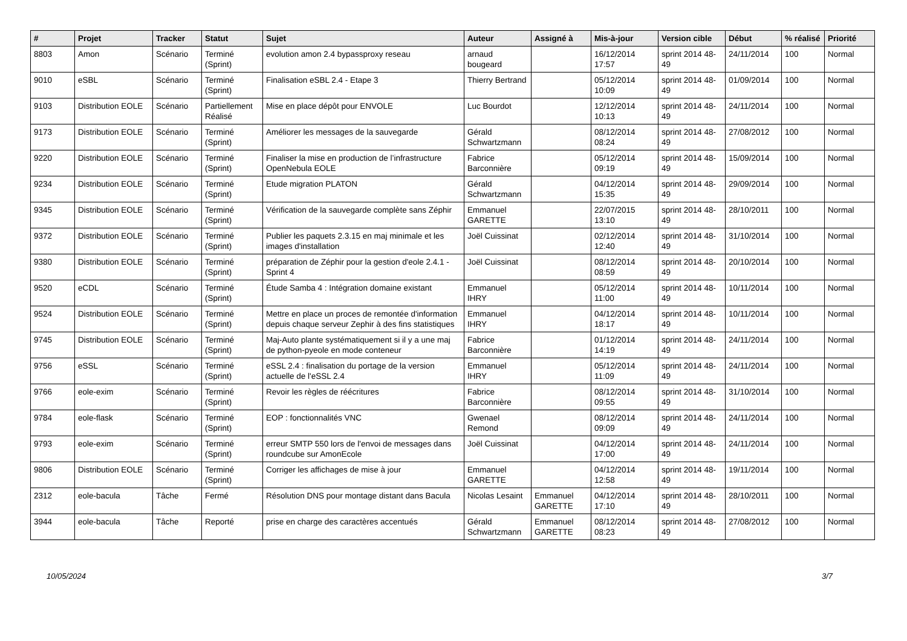| # | Projet | Tracker | Statut | Sujet | Auteur | Assigné à | Mis-à-jour | Version cible | Début | % réalisé | Priorité |
| --- | --- | --- | --- | --- | --- | --- | --- | --- | --- | --- | --- |
| 8803 | Amon | Scénario | Terminé (Sprint) | evolution amon 2.4 bypassproxy reseau | arnaud bougeard | | 16/12/2014 17:57 | sprint 2014 48-49 | 24/11/2014 | 100 | Normal |
| 9010 | eSBL | Scénario | Terminé (Sprint) | Finalisation eSBL 2.4 - Etape 3 | Thierry Bertrand | | 05/12/2014 10:09 | sprint 2014 48-49 | 01/09/2014 | 100 | Normal |
| 9103 | Distribution EOLE | Scénario | Partiellement Réalisé | Mise en place dépôt pour ENVOLE | Luc Bourdot | | 12/12/2014 10:13 | sprint 2014 48-49 | 24/11/2014 | 100 | Normal |
| 9173 | Distribution EOLE | Scénario | Terminé (Sprint) | Améliorer les messages de la sauvegarde | Gérald Schwartzmann | | 08/12/2014 08:24 | sprint 2014 48-49 | 27/08/2012 | 100 | Normal |
| 9220 | Distribution EOLE | Scénario | Terminé (Sprint) | Finaliser la mise en production de l’infrastructure OpenNebula EOLE | Fabrice Barconnière | | 05/12/2014 09:19 | sprint 2014 48-49 | 15/09/2014 | 100 | Normal |
| 9234 | Distribution EOLE | Scénario | Terminé (Sprint) | Etude migration PLATON | Gérald Schwartzmann | | 04/12/2014 15:35 | sprint 2014 48-49 | 29/09/2014 | 100 | Normal |
| 9345 | Distribution EOLE | Scénario | Terminé (Sprint) | Vérification de la sauvegarde complète sans Zéphir | Emmanuel GARETTE | | 22/07/2015 13:10 | sprint 2014 48-49 | 28/10/2011 | 100 | Normal |
| 9372 | Distribution EOLE | Scénario | Terminé (Sprint) | Publier les paquets 2.3.15 en maj minimale et les images d'installation | Joël Cuissinat | | 02/12/2014 12:40 | sprint 2014 48-49 | 31/10/2014 | 100 | Normal |
| 9380 | Distribution EOLE | Scénario | Terminé (Sprint) | préparation de Zéphir pour la gestion d'eole 2.4.1 - Sprint 4 | Joël Cuissinat | | 08/12/2014 08:59 | sprint 2014 48-49 | 20/10/2014 | 100 | Normal |
| 9520 | eCDL | Scénario | Terminé (Sprint) | Étude Samba 4 : Intégration domaine existant | Emmanuel IHRY | | 05/12/2014 11:00 | sprint 2014 48-49 | 10/11/2014 | 100 | Normal |
| 9524 | Distribution EOLE | Scénario | Terminé (Sprint) | Mettre en place un proces de remontée d'information depuis chaque serveur Zephir à des fins statistiques | Emmanuel IHRY | | 04/12/2014 18:17 | sprint 2014 48-49 | 10/11/2014 | 100 | Normal |
| 9745 | Distribution EOLE | Scénario | Terminé (Sprint) | Maj-Auto plante systématiquement si il y a une maj de python-pyeole en mode conteneur | Fabrice Barconnière | | 01/12/2014 14:19 | sprint 2014 48-49 | 24/11/2014 | 100 | Normal |
| 9756 | eSSL | Scénario | Terminé (Sprint) | eSSL 2.4 : finalisation du portage de la version actuelle de l'eSSL 2.4 | Emmanuel IHRY | | 05/12/2014 11:09 | sprint 2014 48-49 | 24/11/2014 | 100 | Normal |
| 9766 | eole-exim | Scénario | Terminé (Sprint) | Revoir les règles de réécritures | Fabrice Barconnière | | 08/12/2014 09:55 | sprint 2014 48-49 | 31/10/2014 | 100 | Normal |
| 9784 | eole-flask | Scénario | Terminé (Sprint) | EOP : fonctionnalités VNC | Gwenael Remond | | 08/12/2014 09:09 | sprint 2014 48-49 | 24/11/2014 | 100 | Normal |
| 9793 | eole-exim | Scénario | Terminé (Sprint) | erreur SMTP 550 lors de l'envoi de messages dans roundcube sur AmonEcole | Joël Cuissinat | | 04/12/2014 17:00 | sprint 2014 48-49 | 24/11/2014 | 100 | Normal |
| 9806 | Distribution EOLE | Scénario | Terminé (Sprint) | Corriger les affichages de mise à jour | Emmanuel GARETTE | | 04/12/2014 12:58 | sprint 2014 48-49 | 19/11/2014 | 100 | Normal |
| 2312 | eole-bacula | Tâche | Fermé | Résolution DNS pour montage distant dans Bacula | Nicolas Lesaint | Emmanuel GARETTE | 04/12/2014 17:10 | sprint 2014 48-49 | 28/10/2011 | 100 | Normal |
| 3944 | eole-bacula | Tâche | Reporté | prise en charge des caractères accentués | Gérald Schwartzmann | Emmanuel GARETTE | 08/12/2014 08:23 | sprint 2014 48-49 | 27/08/2012 | 100 | Normal |
10/05/2024 3/7